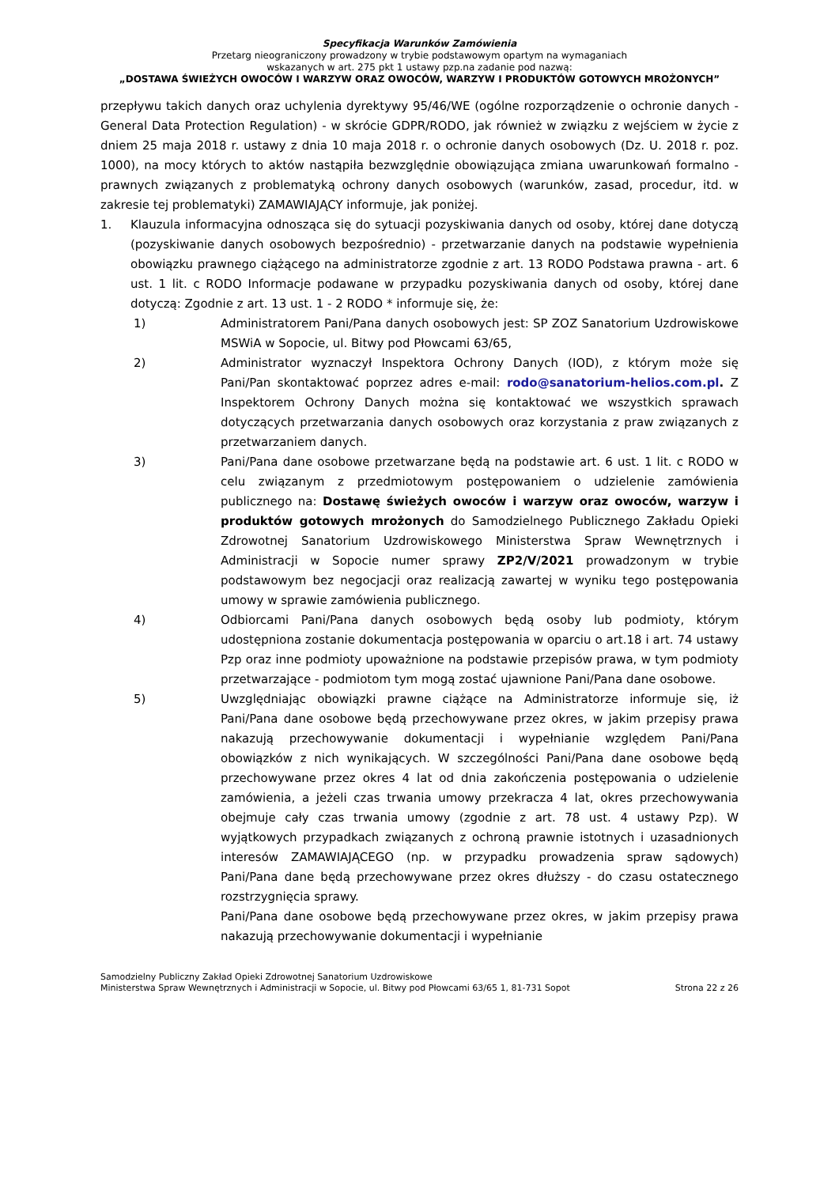Specyfikacja Warunków Zamówienia
Przetarg nieograniczony prowadzony w trybie podstawowym opartym na wymaganiach
wskazanych w art. 275 pkt 1 ustawy pzp.na zadanie pod nazwą:
„DOSTAWA ŚWIEŻYCH OWOCÓW I WARZYW ORAZ OWOCÓW, WARZYW I PRODUKTÓW GOTOWYCH MROŻONYCH”
przepływu takich danych oraz uchylenia dyrektywy 95/46/WE (ogólne rozporządzenie o ochronie danych - General Data Protection Regulation) - w skrócie GDPR/RODO, jak również w związku z wejściem w życie z dniem 25 maja 2018 r. ustawy z dnia 10 maja 2018 r. o ochronie danych osobowych (Dz. U. 2018 r. poz. 1000), na mocy których to aktów nastąpiła bezwzględnie obowiązująca zmiana uwarunkowań formalno - prawnych związanych z problematyką ochrony danych osobowych (warunków, zasad, procedur, itd. w zakresie tej problematyki) ZAMAWIAJĄCY informuje, jak poniżej.
1. Klauzula informacyjna odnosząca się do sytuacji pozyskiwania danych od osoby, której dane dotyczą (pozyskiwanie danych osobowych bezpośrednio) - przetwarzanie danych na podstawie wypełnienia obowiązku prawnego ciążącego na administratorze zgodnie z art. 13 RODO Podstawa prawna - art. 6 ust. 1 lit. c RODO Informacje podawane w przypadku pozyskiwania danych od osoby, której dane dotyczą: Zgodnie z art. 13 ust. 1 - 2 RODO * informuje się, że:
1) Administratorem Pani/Pana danych osobowych jest: SP ZOZ Sanatorium Uzdrowiskowe MSWiA w Sopocie, ul. Bitwy pod Płowcami 63/65,
2) Administrator wyznaczył Inspektora Ochrony Danych (IOD), z którym może się Pani/Pan skontaktować poprzez adres e-mail: rodo@sanatorium-helios.com.pl. Z Inspektorem Ochrony Danych można się kontaktować we wszystkich sprawach dotyczących przetwarzania danych osobowych oraz korzystania z praw związanych z przetwarzaniem danych.
3) Pani/Pana dane osobowe przetwarzane będą na podstawie art. 6 ust. 1 lit. c RODO w celu związanym z przedmiotowym postępowaniem o udzielenie zamówienia publicznego na: Dostawę świeżych owoców i warzyw oraz owoców, warzyw i produktów gotowych mrożonych do Samodzielnego Publicznego Zakładu Opieki Zdrowotnej Sanatorium Uzdrowiskowego Ministerstwa Spraw Wewnętrznych i Administracji w Sopocie numer sprawy ZP2/V/2021 prowadzonym w trybie podstawowym bez negocjacji oraz realizacją zawartej w wyniku tego postępowania umowy w sprawie zamówienia publicznego.
4) Odbiorcami Pani/Pana danych osobowych będą osoby lub podmioty, którym udostępniona zostanie dokumentacja postępowania w oparciu o art.18 i art. 74 ustawy Pzp oraz inne podmioty upoważnione na podstawie przepisów prawa, w tym podmioty przetwarzające - podmiotom tym mogą zostać ujawnione Pani/Pana dane osobowe.
5) Uwzględniając obowiązki prawne ciążące na Administratorze informuje się, iż Pani/Pana dane osobowe będą przechowywane przez okres, w jakim przepisy prawa nakazują przechowywanie dokumentacji i wypełnianie względem Pani/Pana obowiązków z nich wynikających. W szczególności Pani/Pana dane osobowe będą przechowywane przez okres 4 lat od dnia zakończenia postępowania o udzielenie zamówienia, a jeżeli czas trwania umowy przekracza 4 lat, okres przechowywania obejmuje cały czas trwania umowy (zgodnie z art. 78 ust. 4 ustawy Pzp). W wyjątkowych przypadkach związanych z ochroną prawnie istotnych i uzasadnionych interesów ZAMAWIAJĄCEGO (np. w przypadku prowadzenia spraw sądowych) Pani/Pana dane będą przechowywane przez okres dłuższy - do czasu ostatecznego rozstrzygnięcia sprawy.
Pani/Pana dane osobowe będą przechowywane przez okres, w jakim przepisy prawa nakazują przechowywanie dokumentacji i wypełnianie
Samodzielny Publiczny Zakład Opieki Zdrowotnej Sanatorium Uzdrowiskowe
Ministerstwa Spraw Wewnętrznych i Administracji w Sopocie, ul. Bitwy pod Płowcami 63/65 1, 81-731 Sopot
Strona 22 z 26